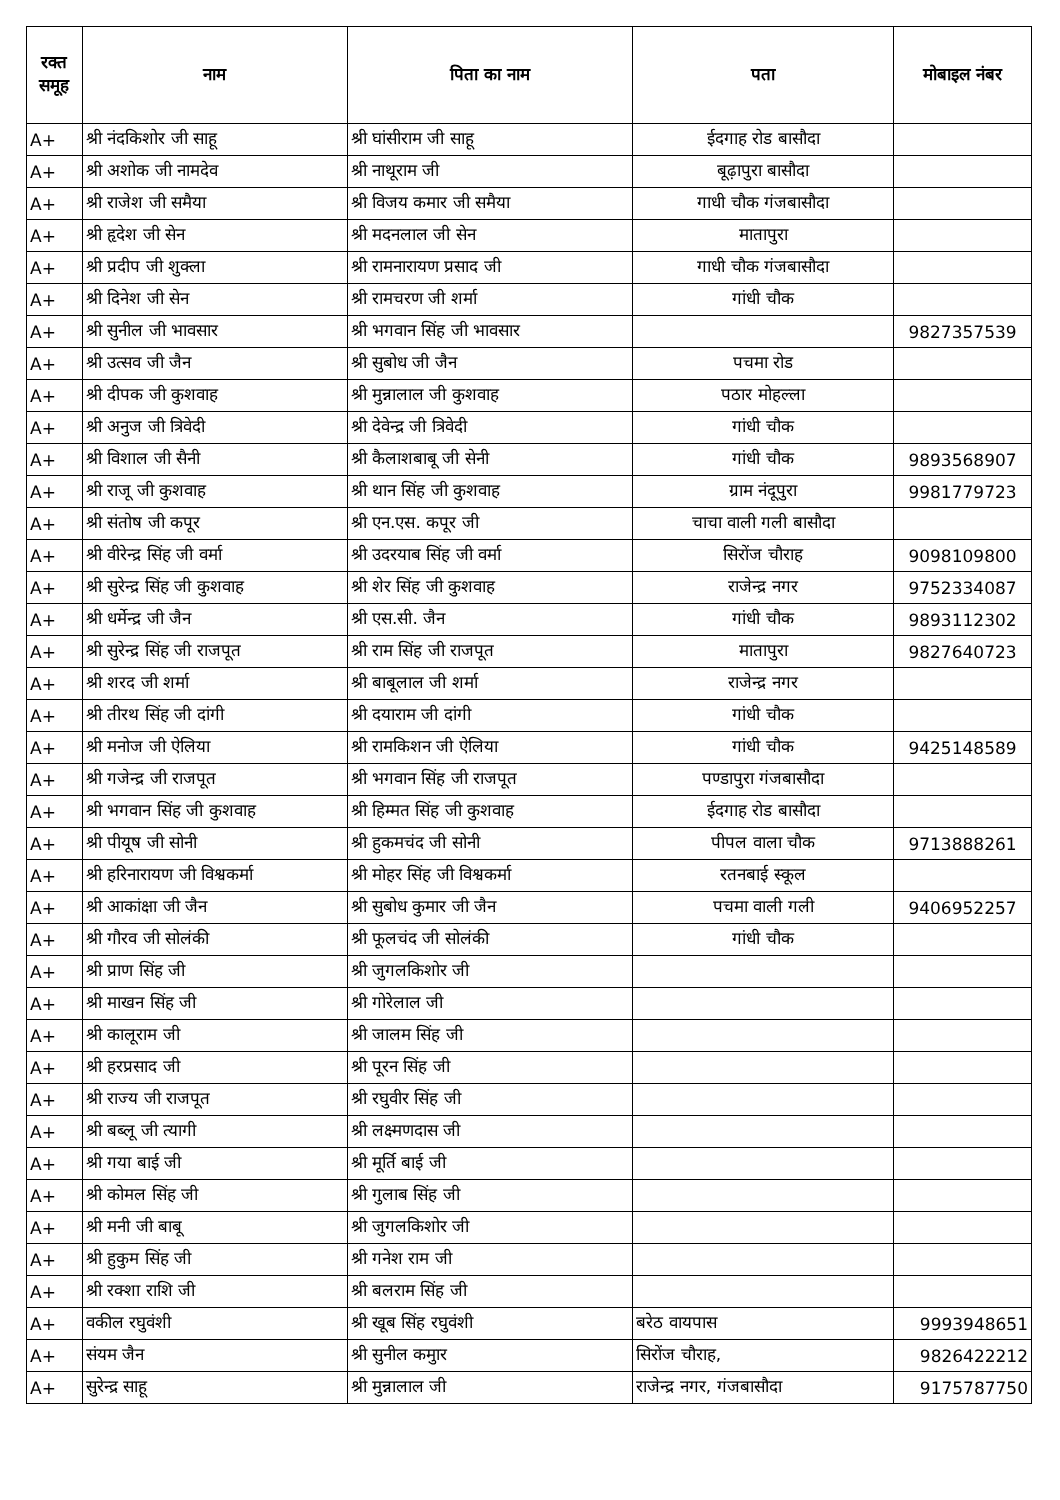| रक्त समूह | नाम | पिता का नाम | पता | मोबाइल नंबर |
| --- | --- | --- | --- | --- |
| A+ | श्री नंदकिशोर जी साहू | श्री घांसीराम जी साहू | ईदगाह रोड बासौदा | |
| A+ | श्री अशोक जी नामदेव | श्री नाथूराम जी | बूढ़ापुरा बासौदा | |
| A+ | श्री राजेश जी समैया | श्री विजय कमार जी समैया | गाधी चौक गंजबासौदा | |
| A+ | श्री हृदेश जी सेन | श्री मदनलाल जी सेन | मातापुरा | |
| A+ | श्री प्रदीप जी शुक्ला | श्री रामनारायण प्रसाद जी | गाधी चौक गंजबासौदा | |
| A+ | श्री दिनेश जी सेन | श्री रामचरण जी शर्मा | गांधी चौक | |
| A+ | श्री सुनील जी भावसार | श्री भगवान सिंह जी भावसार | | 9827357539 |
| A+ | श्री उत्सव जी जैन | श्री सुबोध जी जैन | पचमा रोड | |
| A+ | श्री दीपक जी कुशवाह | श्री मुन्नालाल जी कुशवाह | पठार मोहल्ला | |
| A+ | श्री अनुज जी त्रिवेदी | श्री देवेन्द्र जी त्रिवेदी | गांधी चौक | |
| A+ | श्री विशाल जी सैनी | श्री कैलाशबाबू जी सेनी | गांधी चौक | 9893568907 |
| A+ | श्री राजू जी कुशवाह | श्री थान सिंह जी कुशवाह | ग्राम नंदूपुरा | 9981779723 |
| A+ | श्री संतोष जी कपूर | श्री एन.एस. कपूर जी | चाचा वाली गली बासौदा | |
| A+ | श्री वीरेन्द्र सिंह जी वर्मा | श्री उदरयाब सिंह जी वर्मा | सिरोंज चौराह | 9098109800 |
| A+ | श्री सुरेन्द्र सिंह जी कुशवाह | श्री शेर सिंह जी कुशवाह | राजेन्द्र नगर | 9752334087 |
| A+ | श्री धर्मेन्द्र जी जैन | श्री एस.सी. जैन | गांधी चौक | 9893112302 |
| A+ | श्री सुरेन्द्र सिंह जी राजपूत | श्री राम सिंह जी राजपूत | मातापुरा | 9827640723 |
| A+ | श्री शरद जी शर्मा | श्री बाबूलाल जी शर्मा | राजेन्द्र नगर | |
| A+ | श्री तीरथ सिंह जी दांगी | श्री दयाराम जी दांगी | गांधी चौक | |
| A+ | श्री मनोज जी ऐलिया | श्री रामकिशन जी ऐलिया | गांधी चौक | 9425148589 |
| A+ | श्री गजेन्द्र जी राजपूत | श्री भगवान सिंह जी राजपूत | पण्डापुरा गंजबासौदा | |
| A+ | श्री भगवान सिंह जी कुशवाह | श्री हिम्मत सिंह जी कुशवाह | ईदगाह रोड बासौदा | |
| A+ | श्री पीयूष जी सोनी | श्री हुकमचंद जी सोनी | पीपल वाला चौक | 9713888261 |
| A+ | श्री हरिनारायण जी विश्वकर्मा | श्री मोहर सिंह जी विश्वकर्मा | रतनबाई स्कूल | |
| A+ | श्री आकांक्षा जी जैन | श्री सुबोध कुमार जी जैन | पचमा वाली गली | 9406952257 |
| A+ | श्री गौरव जी सोलंकी | श्री फूलचंद जी सोलंकी | गांधी चौक | |
| A+ | श्री प्राण सिंह जी | श्री जुगलकिशोर जी | | |
| A+ | श्री माखन सिंह जी | श्री गोरेलाल जी | | |
| A+ | श्री कालूराम जी | श्री जालम सिंह जी | | |
| A+ | श्री हरप्रसाद जी | श्री पूरन सिंह जी | | |
| A+ | श्री राज्य जी राजपूत | श्री रघुवीर सिंह जी | | |
| A+ | श्री बब्लू जी त्यागी | श्री लक्ष्मणदास जी | | |
| A+ | श्री गया बाई जी | श्री मूर्ति बाई जी | | |
| A+ | श्री कोमल सिंह जी | श्री गुलाब सिंह जी | | |
| A+ | श्री मनी जी बाबू | श्री जुगलकिशोर जी | | |
| A+ | श्री हुकुम सिंह जी | श्री गनेश राम जी | | |
| A+ | श्री रक्शा राशि जी | श्री बलराम सिंह जी | | |
| A+ | वकील रघुवंशी | श्री खूब सिंह रघुवंशी | बरेठ वायपास | 9993948651 |
| A+ | संयम जैन | श्री सुनील कमुार | सिरोंज चौराह, | 9826422212 |
| A+ | सुरेन्द्र साहू | श्री मुन्नालाल जी | राजेन्द्र नगर, गंजबासौदा | 9175787750 |